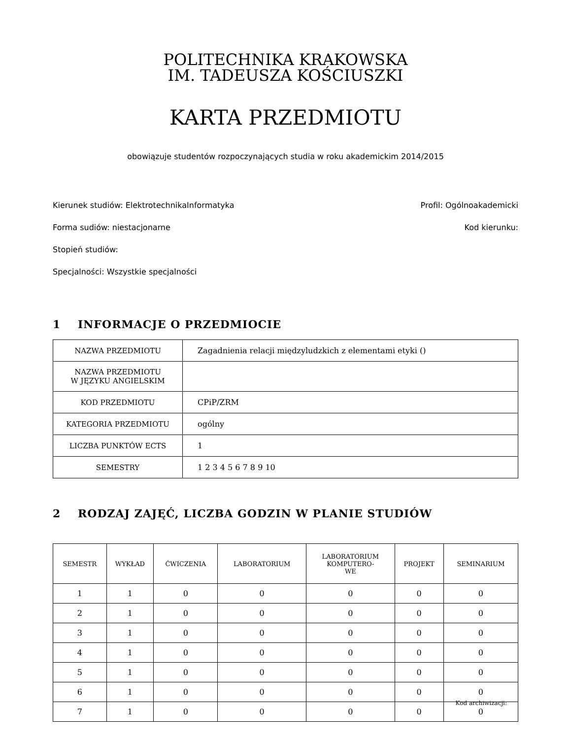POLITECHNIKA KRAKOWSKA
IM. TADEUSZA KOŚCIUSZKI
KARTA PRZEDMIOTU
obowiązuje studentów rozpoczynających studia w roku akademickim 2014/2015
Kierunek studiów: ElektrotechnikaInformatyka Profil: Ogólnoakademicki
Forma sudiów: niestacjonarne Kod kierunku:
Stopień studiów:
Specjalności: Wszystkie specjalności
1 INFORMACJE O PRZEDMIOCIE
| NAZWA PRZEDMIOTU | Zagadnienia relacji międzyludzkich z elementami etyki () |
| NAZWA PRZEDMIOTU W JĘZYKU ANGIELSKIM | |
| KOD PRZEDMIOTU | CPiP/ZRM |
| KATEGORIA PRZEDMIOTU | ogólny |
| LICZBA PUNKTÓW ECTS | 1 |
| SEMESTRY | 1 2 3 4 5 6 7 8 9 10 |
2 RODZAJ ZAJĘĆ, LICZBA GODZIN W PLANIE STUDIÓW
| SEMESTR | WYKŁAD | ĆWICZENIA | LABORATORIUM | LABORATORIUM KOMPUTERO- WE | PROJEKT | SEMINARIUM |
| --- | --- | --- | --- | --- | --- | --- |
| 1 | 1 | 0 | 0 | 0 | 0 | 0 |
| 2 | 1 | 0 | 0 | 0 | 0 | 0 |
| 3 | 1 | 0 | 0 | 0 | 0 | 0 |
| 4 | 1 | 0 | 0 | 0 | 0 | 0 |
| 5 | 1 | 0 | 0 | 0 | 0 | 0 |
| 6 | 1 | 0 | 0 | 0 | 0 | 0 |
| 7 | 1 | 0 | 0 | 0 | 0 | 0 |
Kod archiwizacji: